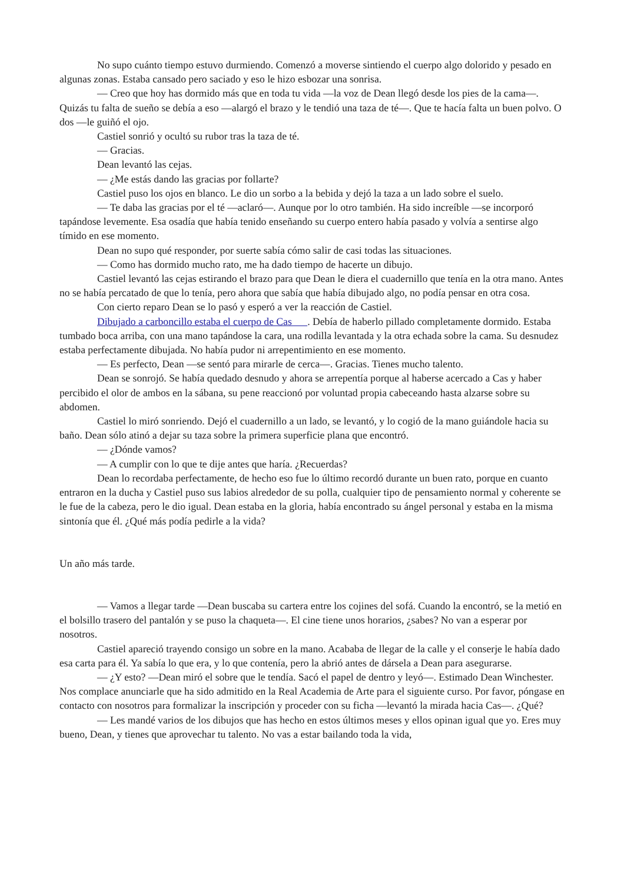No supo cuánto tiempo estuvo durmiendo. Comenzó a moverse sintiendo el cuerpo algo dolorido y pesado en algunas zonas. Estaba cansado pero saciado y eso le hizo esbozar una sonrisa.
— Creo que hoy has dormido más que en toda tu vida —la voz de Dean llegó desde los pies de la cama—. Quizás tu falta de sueño se debía a eso —alargó el brazo y le tendió una taza de té—. Que te hacía falta un buen polvo. O dos —le guiñó el ojo.
Castiel sonrió y ocultó su rubor tras la taza de té.
— Gracias.
Dean levantó las cejas.
— ¿Me estás dando las gracias por follarte?
Castiel puso los ojos en blanco. Le dio un sorbo a la bebida y dejó la taza a un lado sobre el suelo.
— Te daba las gracias por el té —aclaró—. Aunque por lo otro también. Ha sido increíble —se incorporó tapándose levemente. Esa osadía que había tenido enseñando su cuerpo entero había pasado y volvía a sentirse algo tímido en ese momento.
Dean no supo qué responder, por suerte sabía cómo salir de casi todas las situaciones.
— Como has dormido mucho rato, me ha dado tiempo de hacerte un dibujo.
Castiel levantó las cejas estirando el brazo para que Dean le diera el cuadernillo que tenía en la otra mano. Antes no se había percatado de que lo tenía, pero ahora que sabía que había dibujado algo, no podía pensar en otra cosa.
Con cierto reparo Dean se lo pasó y esperó a ver la reacción de Castiel.
Dibujado a carboncillo estaba el cuerpo de Cas . Debía de haberlo pillado completamente dormido. Estaba tumbado boca arriba, con una mano tapándose la cara, una rodilla levantada y la otra echada sobre la cama. Su desnudez estaba perfectamente dibujada. No había pudor ni arrepentimiento en ese momento.
— Es perfecto, Dean —se sentó para mirarle de cerca—. Gracias. Tienes mucho talento.
Dean se sonrojó. Se había quedado desnudo y ahora se arrepentía porque al haberse acercado a Cas y haber percibido el olor de ambos en la sábana, su pene reaccionó por voluntad propia cabeceando hasta alzarse sobre su abdomen.
Castiel lo miró sonriendo. Dejó el cuadernillo a un lado, se levantó, y lo cogió de la mano guiándole hacia su baño. Dean sólo atinó a dejar su taza sobre la primera superficie plana que encontró.
— ¿Dónde vamos?
— A cumplir con lo que te dije antes que haría. ¿Recuerdas?
Dean lo recordaba perfectamente, de hecho eso fue lo último recordó durante un buen rato, porque en cuanto entraron en la ducha y Castiel puso sus labios alrededor de su polla, cualquier tipo de pensamiento normal y coherente se le fue de la cabeza, pero le dio igual. Dean estaba en la gloria, había encontrado su ángel personal y estaba en la misma sintonía que él. ¿Qué más podía pedirle a la vida?
Un año más tarde.
— Vamos a llegar tarde —Dean buscaba su cartera entre los cojines del sofá. Cuando la encontró, se la metió en el bolsillo trasero del pantalón y se puso la chaqueta—. El cine tiene unos horarios, ¿sabes? No van a esperar por nosotros.
Castiel apareció trayendo consigo un sobre en la mano. Acababa de llegar de la calle y el conserje le había dado esa carta para él. Ya sabía lo que era, y lo que contenía, pero la abrió antes de dársela a Dean para asegurarse.
— ¿Y esto? —Dean miró el sobre que le tendía. Sacó el papel de dentro y leyó—. Estimado Dean Winchester. Nos complace anunciarle que ha sido admitido en la Real Academia de Arte para el siguiente curso. Por favor, póngase en contacto con nosotros para formalizar la inscripción y proceder con su ficha —levantó la mirada hacia Cas—. ¿Qué?
— Les mandé varios de los dibujos que has hecho en estos últimos meses y ellos opinan igual que yo. Eres muy bueno, Dean, y tienes que aprovechar tu talento. No vas a estar bailando toda la vida,